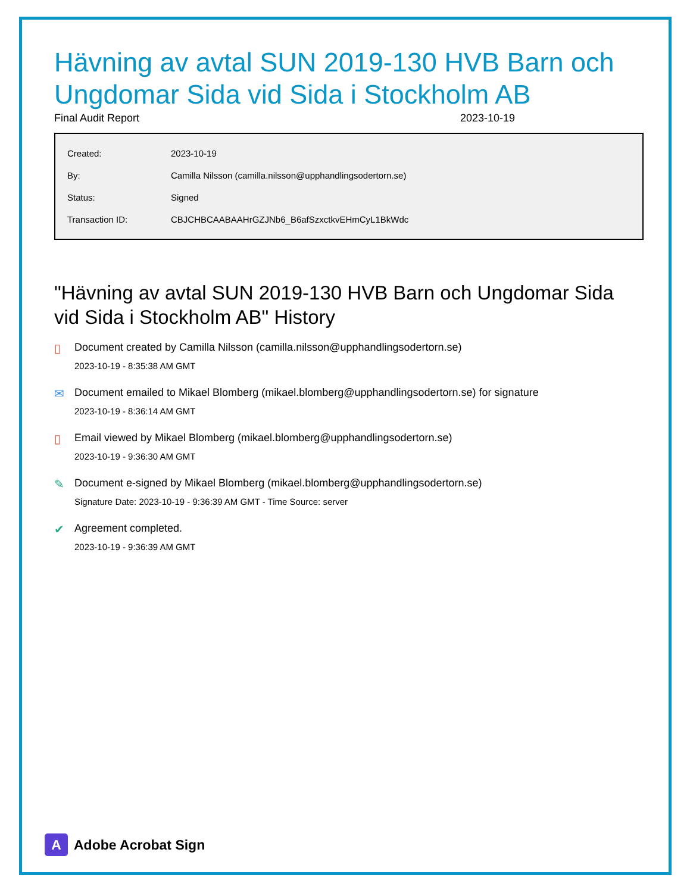Hävning av avtal SUN 2019-130 HVB Barn och Ungdomar Sida vid Sida i Stockholm AB
Final Audit Report 2023-10-19
| Created: | 2023-10-19 |
| By: | Camilla Nilsson (camilla.nilsson@upphandlingsodertorn.se) |
| Status: | Signed |
| Transaction ID: | CBJCHBCAABAAHrGZJNb6_B6afSzxctkvEHmCyL1BkWdc |
"Hävning av avtal SUN 2019-130 HVB Barn och Ungdomar Sida vid Sida i Stockholm AB" History
▯ Document created by Camilla Nilsson (camilla.nilsson@upphandlingsodertorn.se)
2023-10-19 - 8:35:38 AM GMT
✉ Document emailed to Mikael Blomberg (mikael.blomberg@upphandlingsodertorn.se) for signature
2023-10-19 - 8:36:14 AM GMT
▯ Email viewed by Mikael Blomberg (mikael.blomberg@upphandlingsodertorn.se)
2023-10-19 - 9:36:30 AM GMT
✎ Document e-signed by Mikael Blomberg (mikael.blomberg@upphandlingsodertorn.se)
Signature Date: 2023-10-19 - 9:36:39 AM GMT - Time Source: server
✔ Agreement completed.
2023-10-19 - 9:36:39 AM GMT
A
Adobe Acrobat Sign